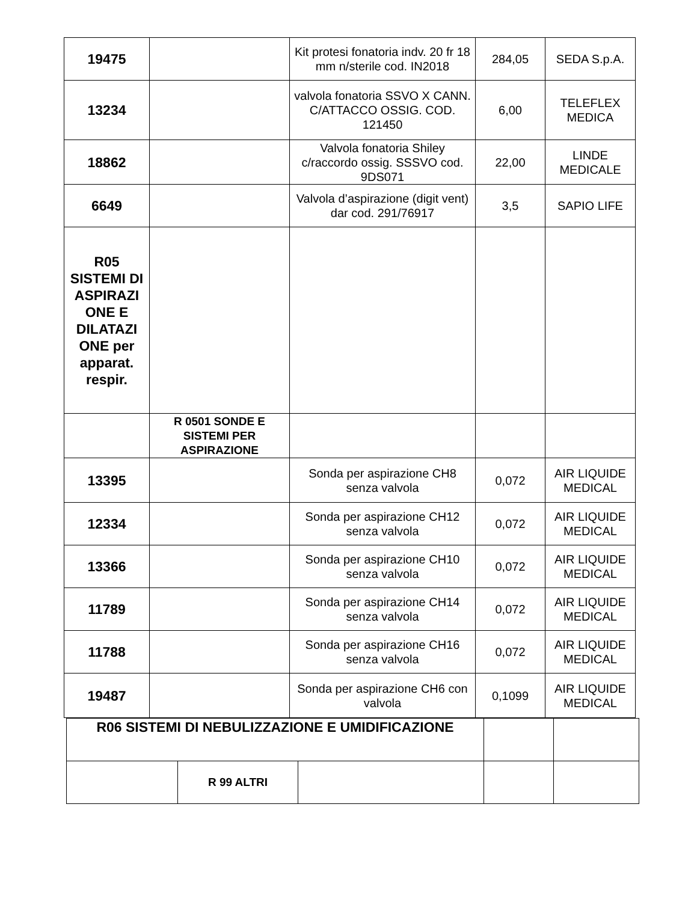| 19475 | | Kit protesi fonatoria indv. 20 fr 18 mm n/sterile cod. IN2018 | 284,05 | SEDA S.p.A. |
| 13234 | | valvola fonatoria SSVO X CANN. C/ATTACCO OSSIG. COD. 121450 | 6,00 | TELEFLEX MEDICA |
| 18862 | | Valvola fonatoria Shiley c/raccordo ossig. SSSVO cod. 9DS071 | 22,00 | LINDE MEDICALE |
| 6649 | | Valvola d’aspirazione (digit vent) dar cod. 291/76917 | 3,5 | SAPIO LIFE |
| R05 SISTEMI DI ASPIRAZI ONE E DILATAZI ONE per apparat. respir. | | | | |
| | R 0501 SONDE E SISTEMI PER ASPIRAZIONE | | | |
| 13395 | | Sonda per aspirazione CH8 senza valvola | 0,072 | AIR LIQUIDE MEDICAL |
| 12334 | | Sonda per aspirazione CH12 senza valvola | 0,072 | AIR LIQUIDE MEDICAL |
| 13366 | | Sonda per aspirazione CH10 senza valvola | 0,072 | AIR LIQUIDE MEDICAL |
| 11789 | | Sonda per aspirazione CH14 senza valvola | 0,072 | AIR LIQUIDE MEDICAL |
| 11788 | | Sonda per aspirazione CH16 senza valvola | 0,072 | AIR LIQUIDE MEDICAL |
| 19487 | | Sonda per aspirazione CH6 con valvola | 0,1099 | AIR LIQUIDE MEDICAL |
| R06 SISTEMI DI NEBULIZZAZIONE E UMIDIFICAZIONE | | | | |
| | R 99 ALTRI | | | |